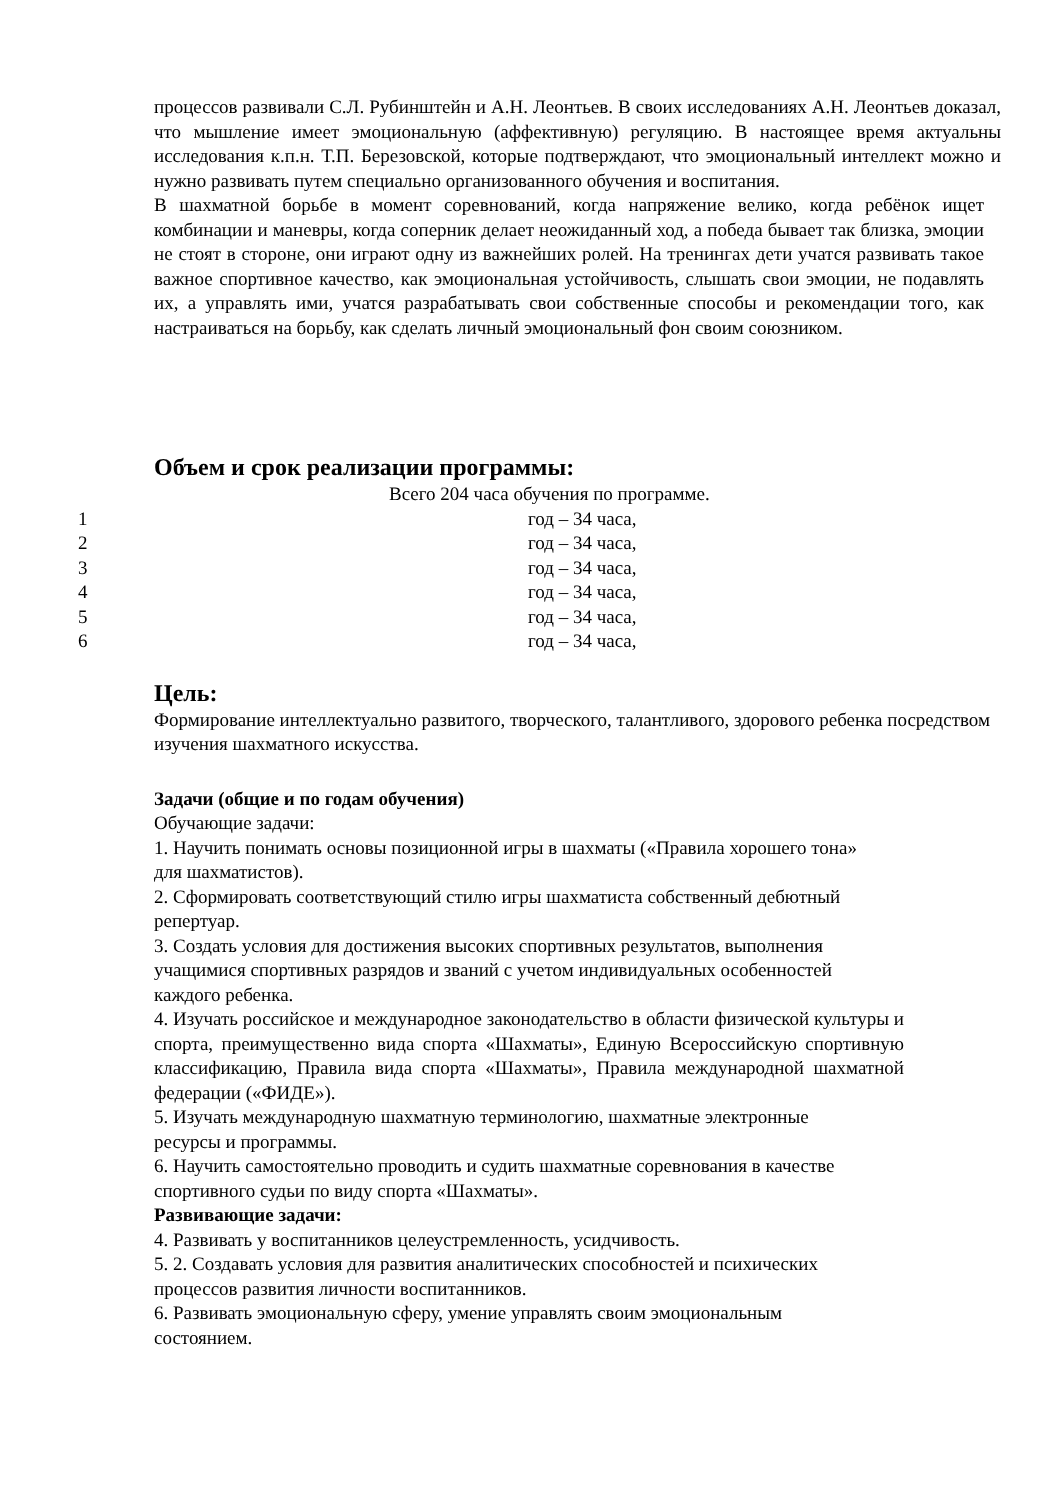процессов развивали С.Л. Рубинштейн и А.Н. Леонтьев. В своих исследованиях А.Н. Леонтьев доказал, что мышление имеет эмоциональную (аффективную) регуляцию. В настоящее время актуальны исследования к.п.н. Т.П. Березовской, которые подтверждают, что эмоциональный интеллект можно и нужно развивать путем специально организованного обучения и воспитания.
В шахматной борьбе в момент соревнований, когда напряжение велико, когда ребёнок ищет комбинации и маневры, когда соперник делает неожиданный ход, а победа бывает так близка, эмоции не стоят в стороне, они играют одну из важнейших ролей. На тренингах дети учатся развивать такое важное спортивное качество, как эмоциональная устойчивость, слышать свои эмоции, не подавлять их, а управлять ими, учатся разрабатывать свои собственные способы и рекомендации того, как настраиваться на борьбу, как сделать личный эмоциональный фон своим союзником.
Объем и срок реализации программы:
Всего 204 часа обучения по программе.
1 год – 34 часа,
2 год – 34 часа,
3 год – 34 часа,
4 год – 34 часа,
5 год – 34 часа,
6 год – 34 часа,
Цель:
Формирование интеллектуально развитого, творческого, талантливого, здорового ребенка посредством изучения шахматного искусства.
Задачи (общие и по годам обучения)
Обучающие задачи:
1. Научить понимать основы позиционной игры в шахматы («Правила хорошего тона»
для шахматистов).
2. Сформировать соответствующий стилю игры шахматиста собственный дебютный
репертуар.
3. Создать условия для достижения высоких спортивных результатов, выполнения
учащимися спортивных разрядов и званий с учетом индивидуальных особенностей
каждого ребенка.
4. Изучать российское и международное законодательство в области физической культуры и спорта, преимущественно вида спорта «Шахматы», Единую Всероссийскую спортивную классификацию, Правила вида спорта «Шахматы», Правила международной шахматной федерации («ФИДЕ»).
5. Изучать международную шахматную терминологию, шахматные электронные
ресурсы и программы.
6. Научить самостоятельно проводить и судить шахматные соревнования в качестве
спортивного судьи по виду спорта «Шахматы».
Развивающие задачи:
4. Развивать у воспитанников целеустремленность, усидчивость.
5. 2. Создавать условия для развития аналитических способностей и психических
процессов развития личности воспитанников.
6. Развивать эмоциональную сферу, умение управлять своим эмоциональным
состоянием.